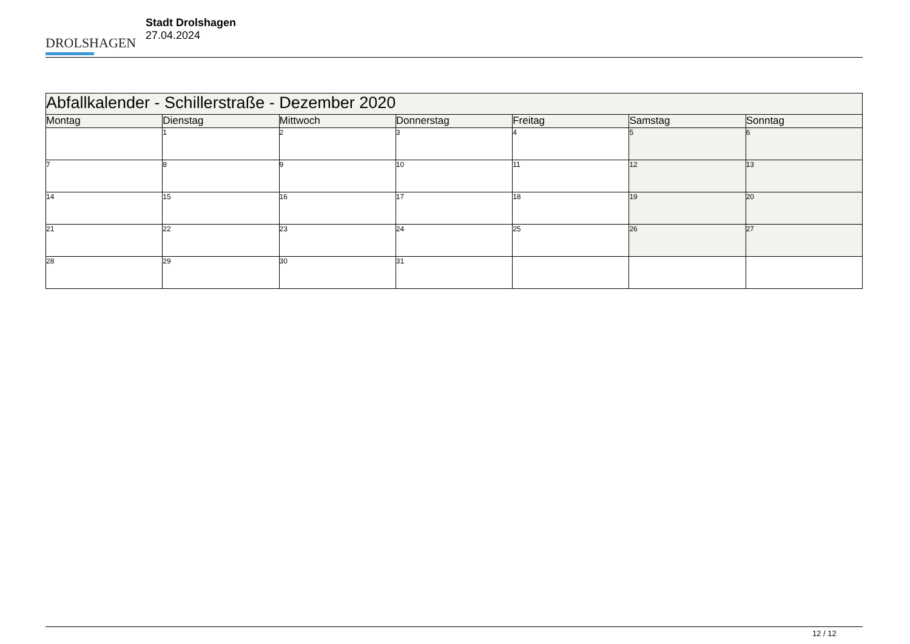DROLSHAGEN
Stadt Drolshagen
27.04.2024
| Abfallkalender - Schillerstraße - Dezember 2020 | | | | | | |
| --- | --- | --- | --- | --- | --- | --- |
| Montag | Dienstag | Mittwoch | Donnerstag | Freitag | Samstag | Sonntag |
| | 1 | 2 | 3 | 4 | 5 | 6 |
| 7 | 8 | 9 | 10 | 11 | 12 | 13 |
| 14 | 15 | 16 | 17 | 18 | 19 | 20 |
| 21 | 22 | 23 | 24 | 25 | 26 | 27 |
| 28 | 29 | 30 | 31 | | | |
12 / 12